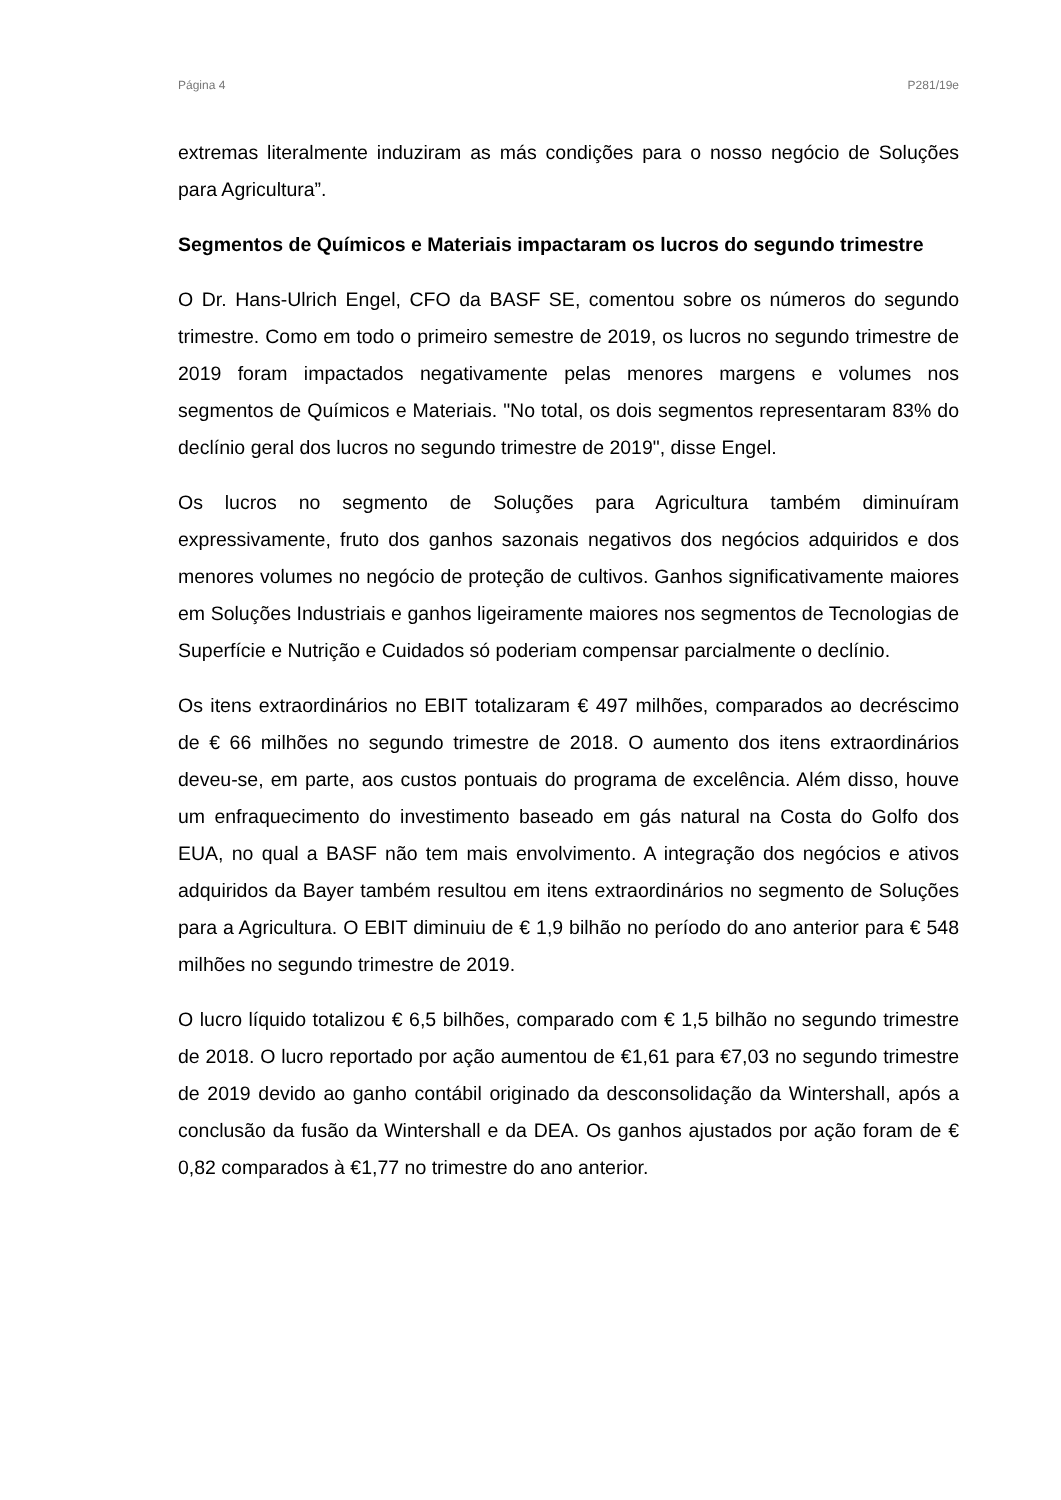Página 4 P281/19e
extremas literalmente induziram as más condições para o nosso negócio de Soluções para Agricultura”.
Segmentos de Químicos e Materiais impactaram os lucros do segundo trimestre
O Dr. Hans-Ulrich Engel, CFO da BASF SE, comentou sobre os números do segundo trimestre. Como em todo o primeiro semestre de 2019, os lucros no segundo trimestre de 2019 foram impactados negativamente pelas menores margens e volumes nos segmentos de Químicos e Materiais. "No total, os dois segmentos representaram 83% do declínio geral dos lucros no segundo trimestre de 2019", disse Engel.
Os lucros no segmento de Soluções para Agricultura também diminuíram expressivamente, fruto dos ganhos sazonais negativos dos negócios adquiridos e dos menores volumes no negócio de proteção de cultivos. Ganhos significativamente maiores em Soluções Industriais e ganhos ligeiramente maiores nos segmentos de Tecnologias de Superfície e Nutrição e Cuidados só poderiam compensar parcialmente o declínio.
Os itens extraordinários no EBIT totalizaram € 497 milhões, comparados ao decréscimo de € 66 milhões no segundo trimestre de 2018. O aumento dos itens extraordinários deveu-se, em parte, aos custos pontuais do programa de excelência. Além disso, houve um enfraquecimento do investimento baseado em gás natural na Costa do Golfo dos EUA, no qual a BASF não tem mais envolvimento. A integração dos negócios e ativos adquiridos da Bayer também resultou em itens extraordinários no segmento de Soluções para a Agricultura. O EBIT diminuiu de € 1,9 bilhão no período do ano anterior para € 548 milhões no segundo trimestre de 2019.
O lucro líquido totalizou € 6,5 bilhões, comparado com € 1,5 bilhão no segundo trimestre de 2018. O lucro reportado por ação aumentou de €1,61 para €7,03 no segundo trimestre de 2019 devido ao ganho contábil originado da desconsolidação da Wintershall, após a conclusão da fusão da Wintershall e da DEA. Os ganhos ajustados por ação foram de € 0,82 comparados à €1,77 no trimestre do ano anterior.